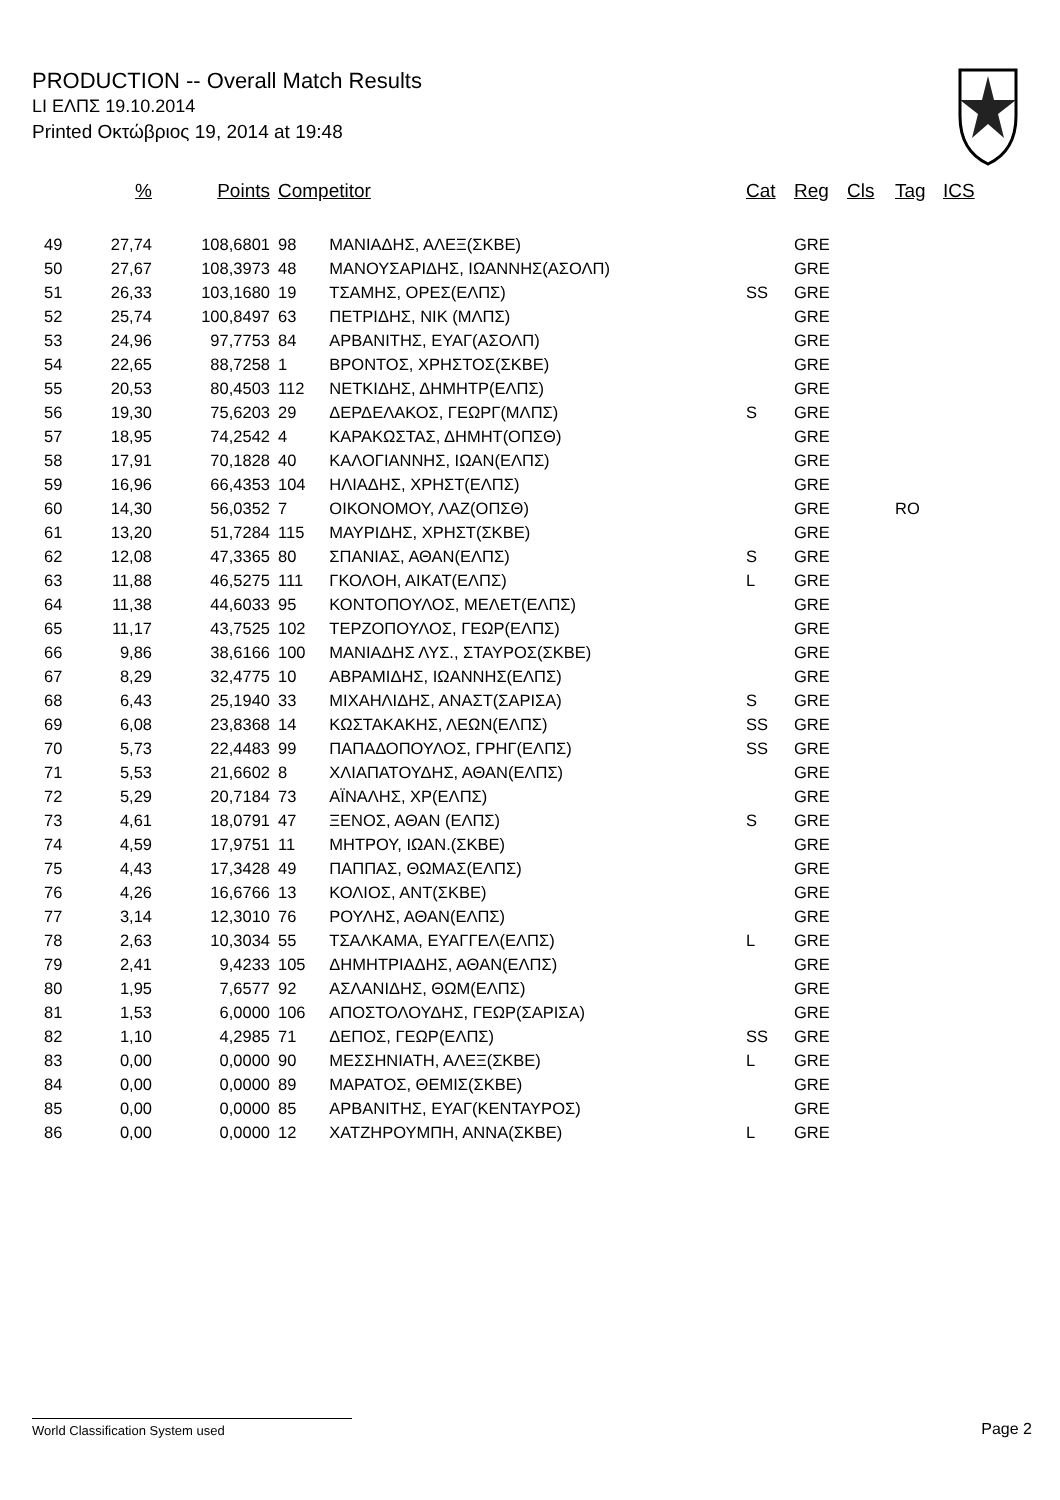PRODUCTION -- Overall Match Results
LI ΕΛΠΣ 19.10.2014
Printed Οκτώβριος 19, 2014 at 19:48
| | % | Points | Competitor | | Cat | Reg | Cls | Tag | ICS |
| --- | --- | --- | --- | --- | --- | --- | --- | --- | --- |
| 49 | 27,74 | 108,6801 | 98 | ΜΑΝΙΑΔΗΣ, ΑΛΕΞ(ΣΚΒΕ) | | GRE | | | |
| 50 | 27,67 | 108,3973 | 48 | ΜΑΝΟΥΣΑΡΙΔΗΣ, ΙΩΑΝΝΗΣ(ΑΣΟΛΠ) | | GRE | | | |
| 51 | 26,33 | 103,1680 | 19 | ΤΣΑΜΗΣ, ΟΡΕΣ(ΕΛΠΣ) | SS | GRE | | | |
| 52 | 25,74 | 100,8497 | 63 | ΠΕΤΡΙΔΗΣ, ΝΙΚ (ΜΛΠΣ) | | GRE | | | |
| 53 | 24,96 | 97,7753 | 84 | ΑΡΒΑΝΙΤΗΣ, ΕΥΑΓ(ΑΣΟΛΠ) | | GRE | | | |
| 54 | 22,65 | 88,7258 | 1 | ΒΡΟΝΤΟΣ, ΧΡΗΣΤΟΣ(ΣΚΒΕ) | | GRE | | | |
| 55 | 20,53 | 80,4503 | 112 | ΝΕΤΚΙΔΗΣ, ΔΗΜΗΤΡ(ΕΛΠΣ) | | GRE | | | |
| 56 | 19,30 | 75,6203 | 29 | ΔΕΡΔΕΛΑΚΟΣ, ΓΕΩΡΓ(ΜΛΠΣ) | S | GRE | | | |
| 57 | 18,95 | 74,2542 | 4 | ΚΑΡΑΚΩΣΤΑΣ, ΔΗΜΗΤ(ΟΠΣΘ) | | GRE | | | |
| 58 | 17,91 | 70,1828 | 40 | ΚΑΛΟΓΙΑΝΝΗΣ, ΙΩΑΝ(ΕΛΠΣ) | | GRE | | | |
| 59 | 16,96 | 66,4353 | 104 | ΗΛΙΑΔΗΣ, ΧΡΗΣΤ(ΕΛΠΣ) | | GRE | | | |
| 60 | 14,30 | 56,0352 | 7 | ΟΙΚΟΝΟΜΟΥ, ΛΑΖ(ΟΠΣΘ) | | GRE | | RO | |
| 61 | 13,20 | 51,7284 | 115 | ΜΑΥΡΙΔΗΣ, ΧΡΗΣΤ(ΣΚΒΕ) | | GRE | | | |
| 62 | 12,08 | 47,3365 | 80 | ΣΠΑΝΙΑΣ, ΑΘΑΝ(ΕΛΠΣ) | S | GRE | | | |
| 63 | 11,88 | 46,5275 | 111 | ΓΚΟΛΟΗ, ΑΙΚΑΤ(ΕΛΠΣ) | L | GRE | | | |
| 64 | 11,38 | 44,6033 | 95 | ΚΟΝΤΟΠΟΥΛΟΣ, ΜΕΛΕΤ(ΕΛΠΣ) | | GRE | | | |
| 65 | 11,17 | 43,7525 | 102 | ΤΕΡΖΟΠΟΥΛΟΣ, ΓΕΩΡ(ΕΛΠΣ) | | GRE | | | |
| 66 | 9,86 | 38,6166 | 100 | ΜΑΝΙΑΔΗΣ ΛΥΣ., ΣΤΑΥΡΟΣ(ΣΚΒΕ) | | GRE | | | |
| 67 | 8,29 | 32,4775 | 10 | ΑΒΡΑΜΙΔΗΣ, ΙΩΑΝΝΗΣ(ΕΛΠΣ) | | GRE | | | |
| 68 | 6,43 | 25,1940 | 33 | ΜΙΧΑΗΛΙΔΗΣ, ΑΝΑΣΤ(ΣΑΡΙΣΑ) | S | GRE | | | |
| 69 | 6,08 | 23,8368 | 14 | ΚΩΣΤΑΚΑΚΗΣ, ΛΕΩΝ(ΕΛΠΣ) | SS | GRE | | | |
| 70 | 5,73 | 22,4483 | 99 | ΠΑΠΑΔΟΠΟΥΛΟΣ, ΓΡΗΓ(ΕΛΠΣ) | SS | GRE | | | |
| 71 | 5,53 | 21,6602 | 8 | ΧΛΙΑΠΑΤΟΥΔΗΣ, ΑΘΑΝ(ΕΛΠΣ) | | GRE | | | |
| 72 | 5,29 | 20,7184 | 73 | ΑΪΝΑΛΗΣ, ΧΡ(ΕΛΠΣ) | | GRE | | | |
| 73 | 4,61 | 18,0791 | 47 | ΞΕΝΟΣ, ΑΘΑΝ (ΕΛΠΣ) | S | GRE | | | |
| 74 | 4,59 | 17,9751 | 11 | ΜΗΤΡΟΥ, ΙΩΑΝ.(ΣΚΒΕ) | | GRE | | | |
| 75 | 4,43 | 17,3428 | 49 | ΠΑΠΠΑΣ, ΘΩΜΑΣ(ΕΛΠΣ) | | GRE | | | |
| 76 | 4,26 | 16,6766 | 13 | ΚΟΛΙΟΣ, ΑΝΤ(ΣΚΒΕ) | | GRE | | | |
| 77 | 3,14 | 12,3010 | 76 | ΡΟΥΛΗΣ, ΑΘΑΝ(ΕΛΠΣ) | | GRE | | | |
| 78 | 2,63 | 10,3034 | 55 | ΤΣΑΛΚΑΜΑ, ΕΥΑΓΓΕΛ(ΕΛΠΣ) | L | GRE | | | |
| 79 | 2,41 | 9,4233 | 105 | ΔΗΜΗΤΡΙΑΔΗΣ, ΑΘΑΝ(ΕΛΠΣ) | | GRE | | | |
| 80 | 1,95 | 7,6577 | 92 | ΑΣΛΑΝΙΔΗΣ, ΘΩΜ(ΕΛΠΣ) | | GRE | | | |
| 81 | 1,53 | 6,0000 | 106 | ΑΠΟΣΤΟΛΟΥΔΗΣ, ΓΕΩΡ(ΣΑΡΙΣΑ) | | GRE | | | |
| 82 | 1,10 | 4,2985 | 71 | ΔΕΠΟΣ, ΓΕΩΡ(ΕΛΠΣ) | SS | GRE | | | |
| 83 | 0,00 | 0,0000 | 90 | ΜΕΣΣΗΝΙΑΤΗ, ΑΛΕΞ(ΣΚΒΕ) | L | GRE | | | |
| 84 | 0,00 | 0,0000 | 89 | ΜΑΡΑΤΟΣ, ΘΕΜΙΣ(ΣΚΒΕ) | | GRE | | | |
| 85 | 0,00 | 0,0000 | 85 | ΑΡΒΑΝΙΤΗΣ, ΕΥΑΓ(ΚΕΝΤΑΥΡΟΣ) | | GRE | | | |
| 86 | 0,00 | 0,0000 | 12 | ΧΑΤΖΗΡΟΥΜΠΗ, ΑΝΝΑ(ΣΚΒΕ) | L | GRE | | | |
World Classification System used Page 2